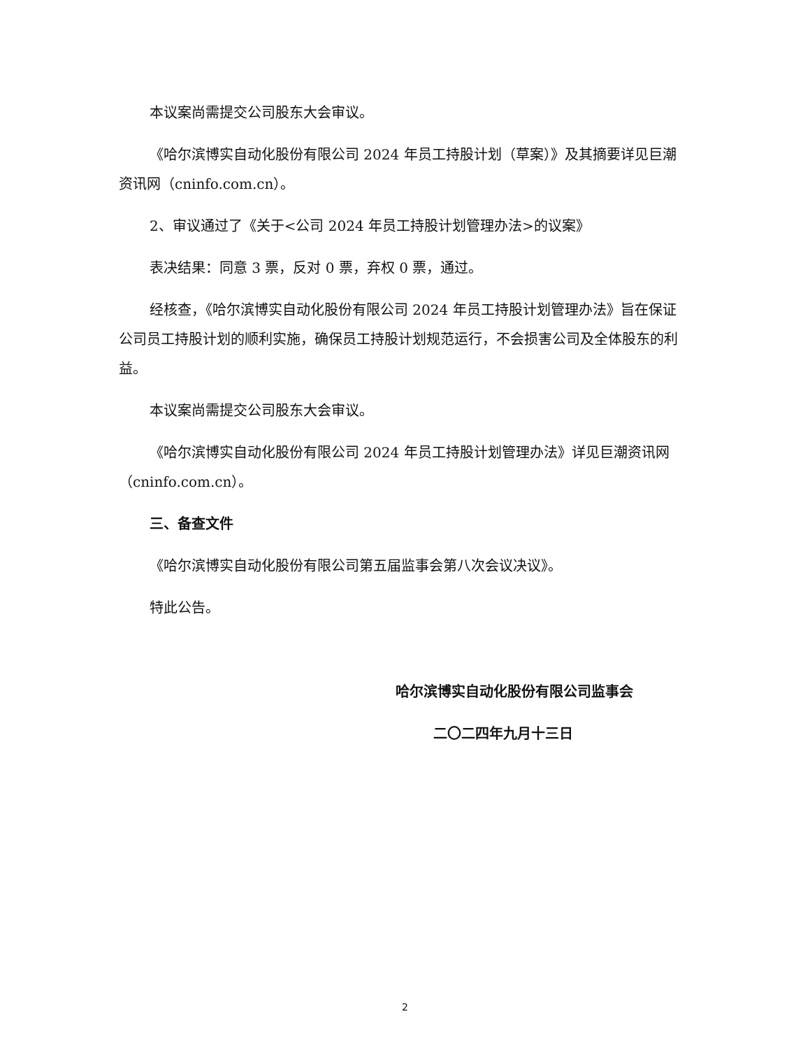本议案尚需提交公司股东大会审议。
《哈尔滨博实自动化股份有限公司 2024 年员工持股计划（草案）》及其摘要详见巨潮资讯网（cninfo.com.cn）。
2、审议通过了《关于<公司 2024 年员工持股计划管理办法>的议案》
表决结果：同意 3 票，反对 0 票，弃权 0 票，通过。
经核查，《哈尔滨博实自动化股份有限公司 2024 年员工持股计划管理办法》旨在保证公司员工持股计划的顺利实施，确保员工持股计划规范运行，不会损害公司及全体股东的利益。
本议案尚需提交公司股东大会审议。
《哈尔滨博实自动化股份有限公司 2024 年员工持股计划管理办法》详见巨潮资讯网（cninfo.com.cn）。
三、备查文件
《哈尔滨博实自动化股份有限公司第五届监事会第八次会议决议》。
特此公告。
哈尔滨博实自动化股份有限公司监事会
二〇二四年九月十三日
2